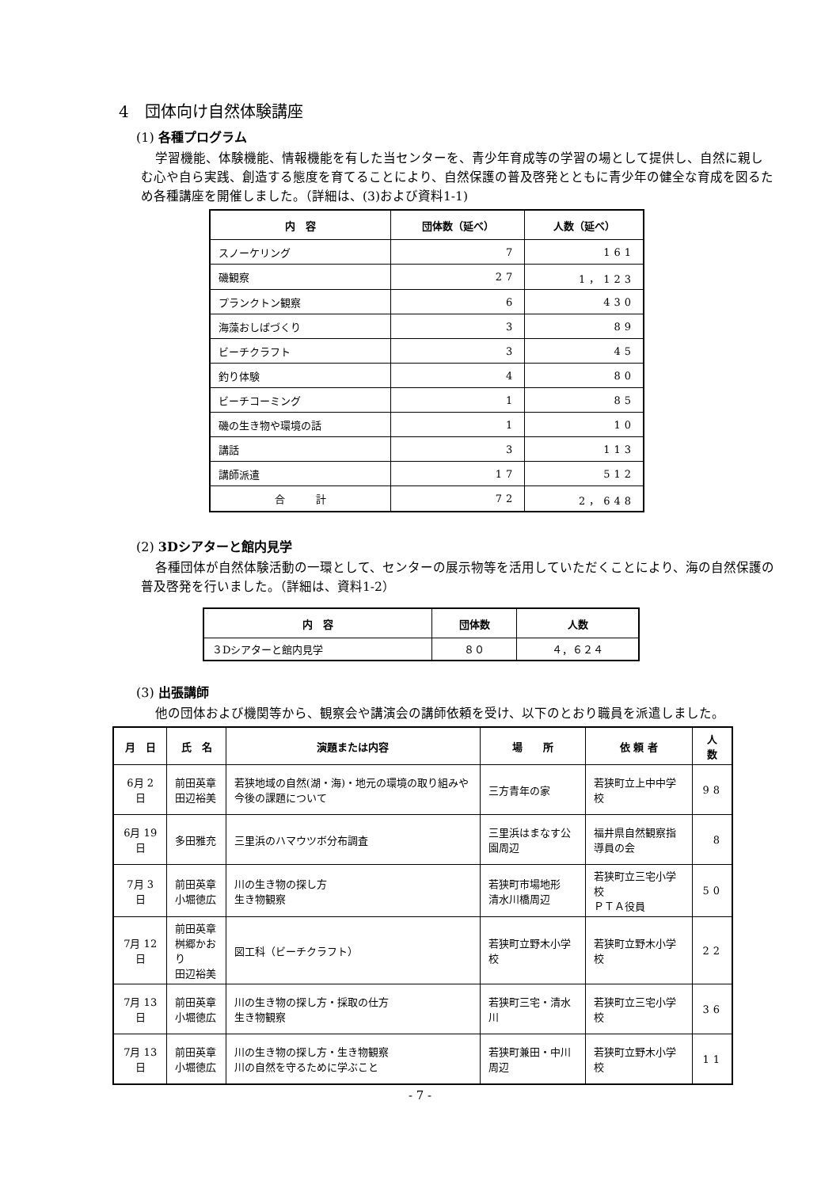4　団体向け自然体験講座
(1) 各種プログラム
学習機能、体験機能、情報機能を有した当センターを、青少年育成等の学習の場として提供し、自然に親しむ心や自ら実践、創造する態度を育てることにより、自然保護の普及啓発とともに青少年の健全な育成を図るため各種講座を開催しました。（詳細は、(3)および資料1-1)
| 内 容 | 団体数（延べ） | 人数（延べ） |
| --- | --- | --- |
| スノーケリング | 7 | 161 |
| 磯観察 | 27 | 1，123 |
| プランクトン観察 | 6 | 430 |
| 海藻おしばづくり | 3 | 89 |
| ビーチクラフト | 3 | 45 |
| 釣り体験 | 4 | 80 |
| ビーチコーミング | 1 | 85 |
| 磯の生き物や環境の話 | 1 | 10 |
| 講話 | 3 | 113 |
| 講師派遣 | 17 | 512 |
| 合 計 | 72 | 2，648 |
(2) 3Dシアターと館内見学
各種団体が自然体験活動の一環として、センターの展示物等を活用していただくことにより、海の自然保護の普及啓発を行いました。（詳細は、資料1-2）
| 内 容 | 団体数 | 人数 |
| --- | --- | --- |
| ３Dシアターと館内見学 | ８０ | ４，６２４ |
(3) 出張講師
他の団体および機関等から、観察会や講演会の講師依頼を受け、以下のとおり職員を派遣しました。
| 月 日 | 氏 名 | 演題または内容 | 場 所 | 依 頼 者 | 人 数 |
| --- | --- | --- | --- | --- | --- |
| 6月 2日 | 前田英章 田辺裕美 | 若狭地域の自然(湖・海)・地元の環境の取り組みや今後の課題について | 三方青年の家 | 若狭町立上中中学校 | 98 |
| 6月 19日 | 多田雅充 | 三里浜のハマウツボ分布調査 | 三里浜はまなす公園周辺 | 福井県自然観察指導員の会 | 8 |
| 7月 3日 | 前田英章 小堀徳広 | 川の生き物の探し方 生き物観察 | 若狭町市場地形 清水川橋周辺 | 若狭町立三宅小学校 ＰＴＡ役員 | 50 |
| 7月 12日 | 前田英章 桝郷かおり 田辺裕美 | 図工科（ビーチクラフト） | 若狭町立野木小学校 | 若狭町立野木小学校 | 22 |
| 7月 13日 | 前田英章 小堀徳広 | 川の生き物の探し方・採取の仕方 生き物観察 | 若狭町三宅・清水川 | 若狭町立三宅小学校 | 36 |
| 7月 13日 | 前田英章 小堀徳広 | 川の生き物の探し方・生き物観察 川の自然を守るために学ぶこと | 若狭町兼田・中川周辺 | 若狭町立野木小学校 | 11 |
- 7 -